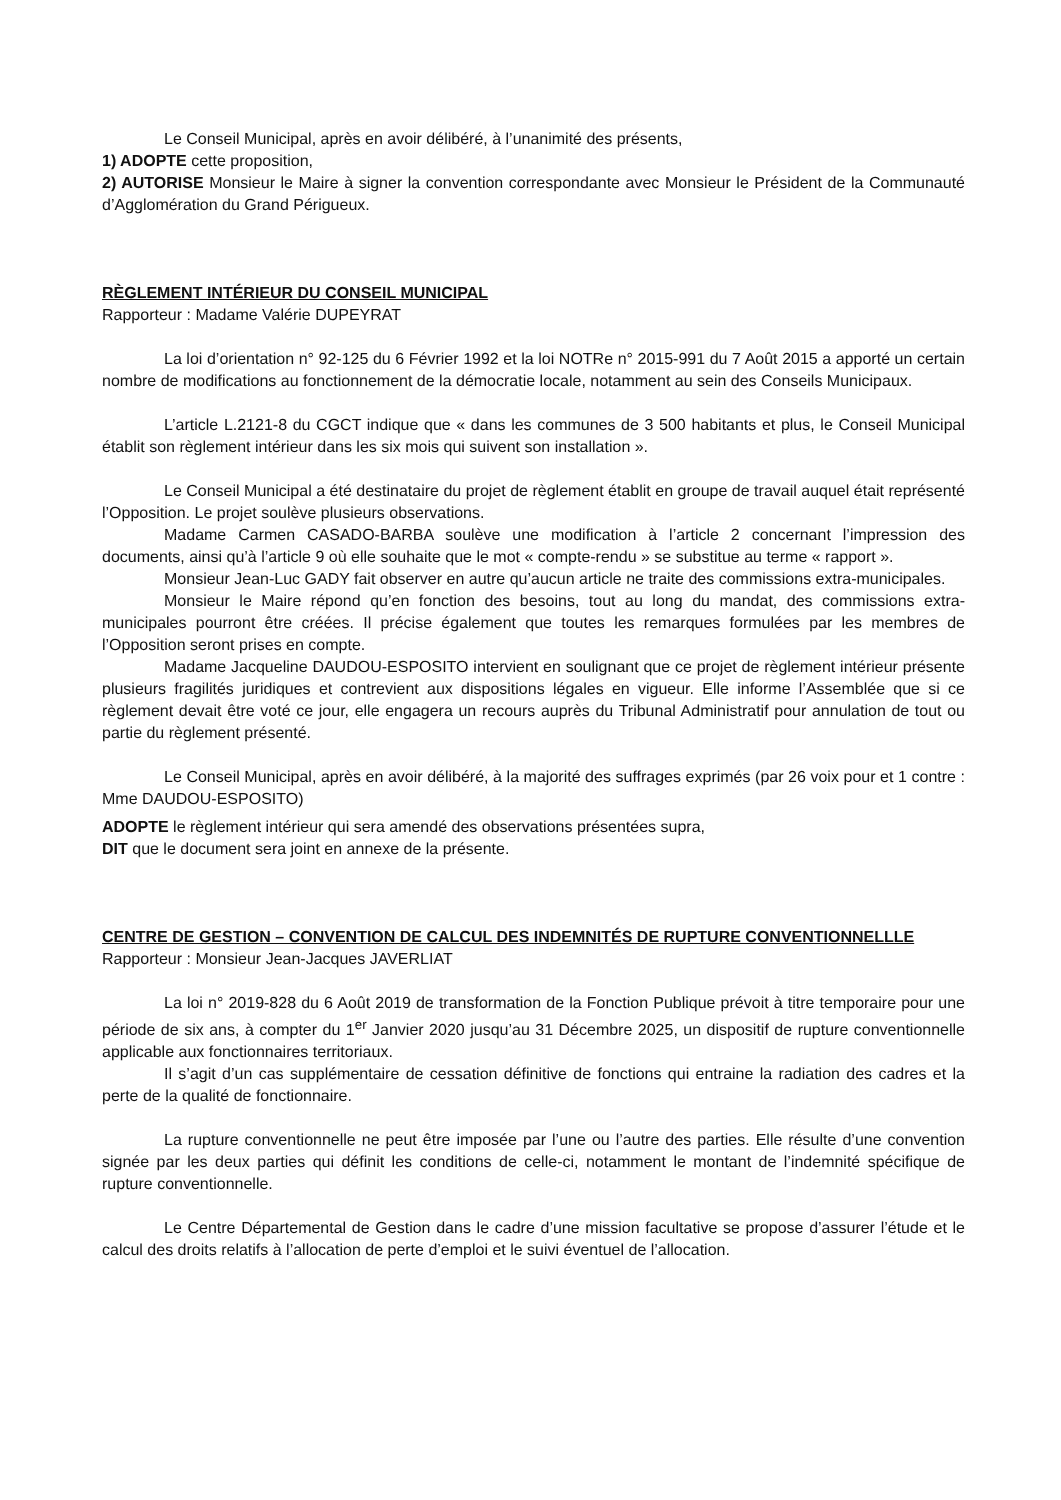Le Conseil Municipal, après en avoir délibéré, à l’unanimité des présents,
1) ADOPTE cette proposition,
2) AUTORISE Monsieur le Maire à signer la convention correspondante avec Monsieur le Président de la Communauté d’Agglomération du Grand Périgueux.
RÈGLEMENT INTÉRIEUR DU CONSEIL MUNICIPAL
Rapporteur : Madame Valérie DUPEYRAT
La loi d’orientation n° 92-125 du 6 Février 1992 et la loi NOTRe n° 2015-991 du 7 Août 2015 a apporté un certain nombre de modifications au fonctionnement de la démocratie locale, notamment au sein des Conseils Municipaux.
L’article L.2121-8 du CGCT indique que « dans les communes de 3 500 habitants et plus, le Conseil Municipal établit son règlement intérieur dans les six mois qui suivent son installation ».
Le Conseil Municipal a été destinataire du projet de règlement établit en groupe de travail auquel était représenté l’Opposition. Le projet soulève plusieurs observations.
Madame Carmen CASADO-BARBA soulève une modification à l’article 2 concernant l’impression des documents, ainsi qu’à l’article 9 où elle souhaite que le mot « compte-rendu » se substitue au terme « rapport ».
Monsieur Jean-Luc GADY fait observer en autre qu’aucun article ne traite des commissions extra-municipales.
Monsieur le Maire répond qu’en fonction des besoins, tout au long du mandat, des commissions extra-municipales pourront être créées. Il précise également que toutes les remarques formulées par les membres de l’Opposition seront prises en compte.
Madame Jacqueline DAUDOU-ESPOSITO intervient en soulignant que ce projet de règlement intérieur présente plusieurs fragilités juridiques et contrevient aux dispositions légales en vigueur. Elle informe l’Assemblée que si ce règlement devait être voté ce jour, elle engagera un recours auprès du Tribunal Administratif pour annulation de tout ou partie du règlement présenté.
Le Conseil Municipal, après en avoir délibéré, à la majorité des suffrages exprimés (par 26 voix pour et 1 contre : Mme DAUDOU-ESPOSITO)
ADOPTE le règlement intérieur qui sera amendé des observations présentées supra,
DIT que le document sera joint en annexe de la présente.
CENTRE DE GESTION – CONVENTION DE CALCUL DES INDEMNITÉS DE RUPTURE CONVENTIONNELLLE
Rapporteur : Monsieur Jean-Jacques JAVERLIAT
La loi n° 2019-828 du 6 Août 2019 de transformation de la Fonction Publique prévoit à titre temporaire pour une période de six ans, à compter du 1<sup>er</sup> Janvier 2020 jusqu’au 31 Décembre 2025, un dispositif de rupture conventionnelle applicable aux fonctionnaires territoriaux.
Il s’agit d’un cas supplémentaire de cessation définitive de fonctions qui entraine la radiation des cadres et la perte de la qualité de fonctionnaire.
La rupture conventionnelle ne peut être imposée par l’une ou l’autre des parties. Elle résulte d’une convention signée par les deux parties qui définit les conditions de celle-ci, notamment le montant de l’indemnité spécifique de rupture conventionnelle.
Le Centre Départemental de Gestion dans le cadre d’une mission facultative se propose d’assurer l’étude et le calcul des droits relatifs à l’allocation de perte d’emploi et le suivi éventuel de l’allocation.